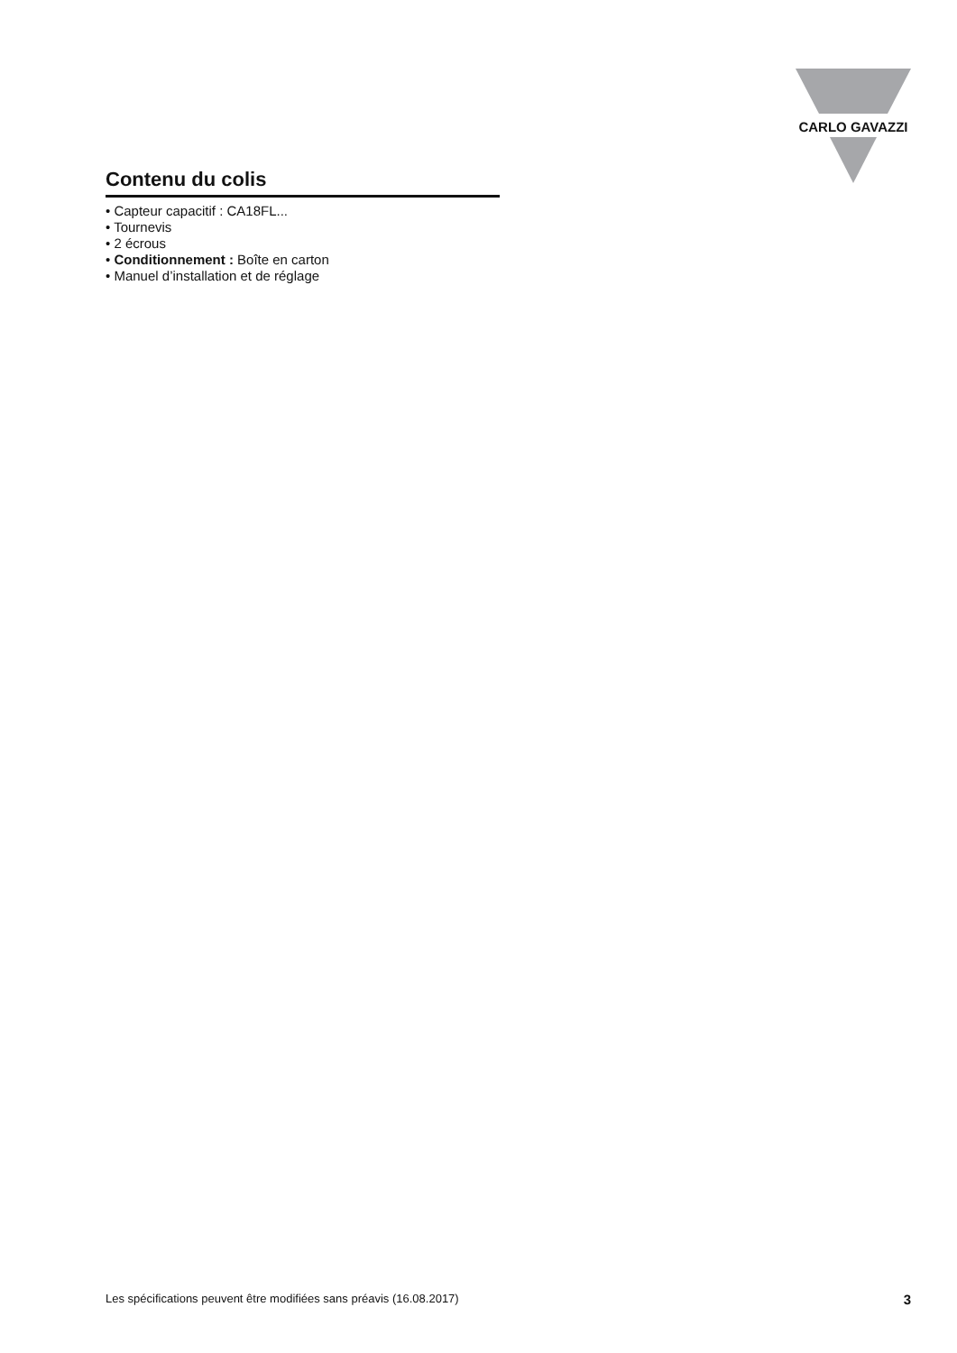CARLO GAVAZZI
Contenu du colis
• Capteur capacitif : CA18FL...
• Tournevis
• 2 écrous
• Conditionnement : Boîte en carton
• Manuel d’installation et de réglage
Les spécifications peuvent être modifiées sans préavis (16.08.2017) 3